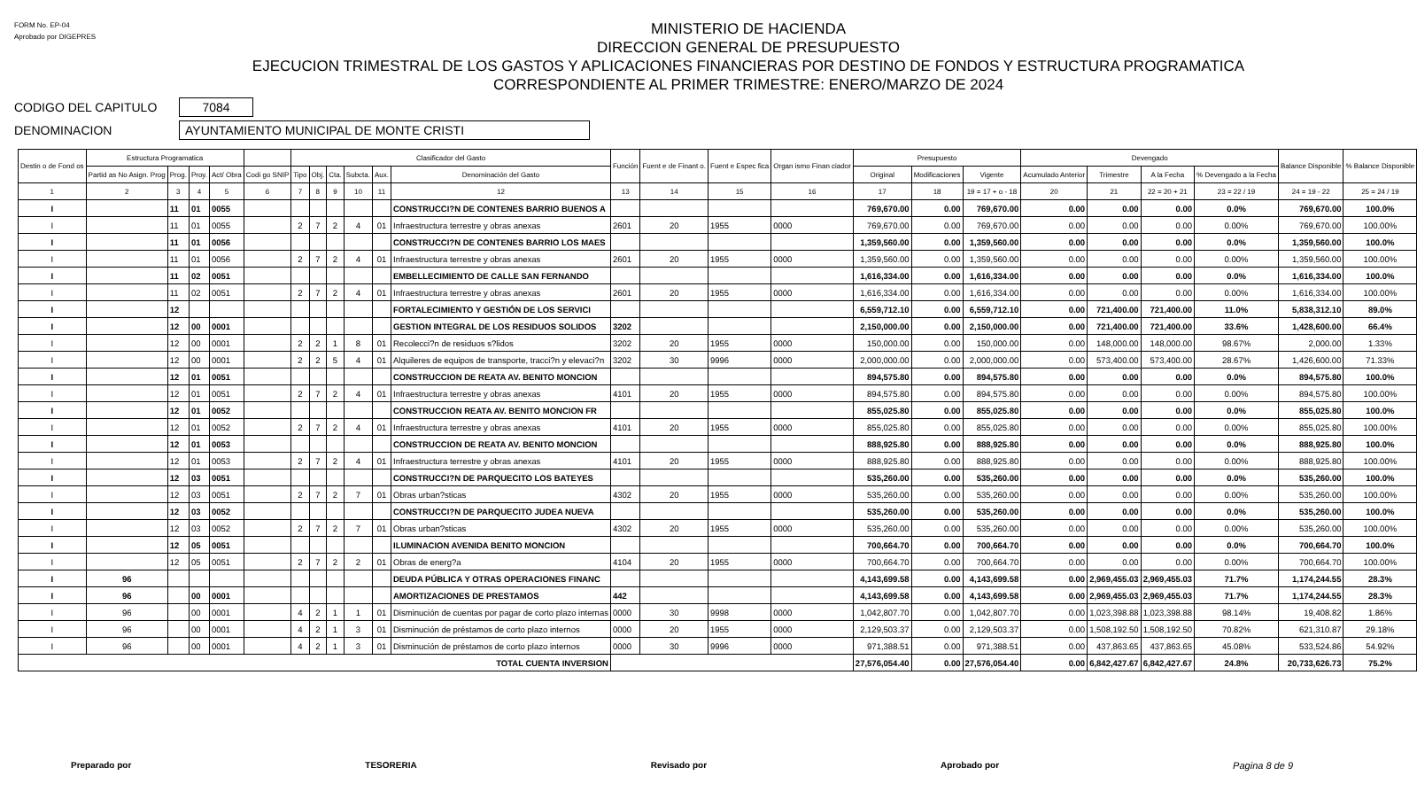FORM No. EP-04
Aprobado por DIGEPRES
MINISTERIO DE HACIENDA
DIRECCION GENERAL DE PRESUPUESTO
EJECUCION TRIMESTRAL DE LOS GASTOS Y APLICACIONES FINANCIERAS POR DESTINO DE FONDOS Y ESTRUCTURA PROGRAMATICA
CORRESPONDIENTE AL PRIMER TRIMESTRE: ENERO/MARZO DE 2024
CODIGO DEL CAPITULO 7084
DENOMINACION AYUNTAMIENTO MUNICIPAL DE MONTE CRISTI
| Destin o de Fond os | Estructura Programatica | | | | | Clasificador del Gasto | | | | | | Función | Fuent e de Finant o. | Fuent e Espec fica | Organ ismo Finan ciador | Presupuesto | | | Devengado | | | | Balance Disponible | % Balance Disponible |
| --- | --- | --- | --- | --- | --- | --- | --- | --- | --- | --- | --- | --- | --- | --- | --- | --- | --- | --- | --- | --- | --- | --- | --- | --- |
| | Partid as No Asign. Prog | Prog. | Proy. | Act/ Obra | Codi go SNIP | Tipo | Obj. | Cta. | Subcta. | Aux. | Denominación del Gasto | | | | | Original | Modificaciones | Vigente | Acumulado Anterior | Trimestre | A la Fecha | % Devengado a la Fecha | | |
| 1 | 2 | 3 | 4 | 5 | 6 | 7 | 8 | 9 | 10 | 11 | 12 | 13 | 14 | 15 | 16 | 17 | 18 | 19 = 17 + o - 18 | 20 | 21 | 22 = 20 + 21 | 23 = 22 / 19 | 24 = 19 - 22 | 25 = 24 / 19 |
| I | | 11 | 01 | 0055 | | | | | | | CONSTRUCCI?N DE CONTENES BARRIO BUENOS A | | | | | 769,670.00 | 0.00 | 769,670.00 | 0.00 | 0.00 | 0.00 | 0.0% | 769,670.00 | 100.0% |
| I | | 11 | 01 | 0055 | | 2 | 7 | 2 | 4 | 01 | Infraestructura terrestre y obras anexas | 2601 | 20 | 1955 | 0000 | 769,670.00 | 0.00 | 769,670.00 | 0.00 | 0.00 | 0.00 | 0.00% | 769,670.00 | 100.00% |
| I | | 11 | 01 | 0056 | | | | | | | CONSTRUCCI?N DE CONTENES BARRIO LOS MAES | | | | | 1,359,560.00 | 0.00 | 1,359,560.00 | 0.00 | 0.00 | 0.00 | 0.0% | 1,359,560.00 | 100.0% |
| I | | 11 | 01 | 0056 | | 2 | 7 | 2 | 4 | 01 | Infraestructura terrestre y obras anexas | 2601 | 20 | 1955 | 0000 | 1,359,560.00 | 0.00 | 1,359,560.00 | 0.00 | 0.00 | 0.00 | 0.00% | 1,359,560.00 | 100.00% |
| I | | 11 | 02 | 0051 | | | | | | | EMBELLECIMIENTO DE CALLE SAN FERNANDO | | | | | 1,616,334.00 | 0.00 | 1,616,334.00 | 0.00 | 0.00 | 0.00 | 0.0% | 1,616,334.00 | 100.0% |
| I | | 11 | 02 | 0051 | | 2 | 7 | 2 | 4 | 01 | Infraestructura terrestre y obras anexas | 2601 | 20 | 1955 | 0000 | 1,616,334.00 | 0.00 | 1,616,334.00 | 0.00 | 0.00 | 0.00 | 0.00% | 1,616,334.00 | 100.00% |
| I | | 12 | | | | | | | | | FORTALECIMIENTO Y GESTIÓN DE LOS SERVICI | | | | | 6,559,712.10 | 0.00 | 6,559,712.10 | 0.00 | 721,400.00 | 721,400.00 | 11.0% | 5,838,312.10 | 89.0% |
| I | | 12 | 00 | 0001 | | | | | | | GESTION INTEGRAL DE LOS RESIDUOS SOLIDOS | 3202 | | | | 2,150,000.00 | 0.00 | 2,150,000.00 | 0.00 | 721,400.00 | 721,400.00 | 33.6% | 1,428,600.00 | 66.4% |
| I | | 12 | 00 | 0001 | | 2 | 2 | 1 | 8 | 01 | Recolecci?n de residuos s?lidos | 3202 | 20 | 1955 | 0000 | 150,000.00 | 0.00 | 150,000.00 | 0.00 | 148,000.00 | 148,000.00 | 98.67% | 2,000.00 | 1.33% |
| I | | 12 | 00 | 0001 | | 2 | 2 | 5 | 4 | 01 | Alquileres de equipos de transporte, tracci?n y elevaci?n | 3202 | 30 | 9996 | 0000 | 2,000,000.00 | 0.00 | 2,000,000.00 | 0.00 | 573,400.00 | 573,400.00 | 28.67% | 1,426,600.00 | 71.33% |
| I | | 12 | 01 | 0051 | | | | | | | CONSTRUCCION DE REATA AV. BENITO MONCION | | | | | 894,575.80 | 0.00 | 894,575.80 | 0.00 | 0.00 | 0.00 | 0.0% | 894,575.80 | 100.0% |
| I | | 12 | 01 | 0051 | | 2 | 7 | 2 | 4 | 01 | Infraestructura terrestre y obras anexas | 4101 | 20 | 1955 | 0000 | 894,575.80 | 0.00 | 894,575.80 | 0.00 | 0.00 | 0.00 | 0.00% | 894,575.80 | 100.00% |
| I | | 12 | 01 | 0052 | | | | | | | CONSTRUCCION REATA AV. BENITO MONCION FR | | | | | 855,025.80 | 0.00 | 855,025.80 | 0.00 | 0.00 | 0.00 | 0.0% | 855,025.80 | 100.0% |
| I | | 12 | 01 | 0052 | | 2 | 7 | 2 | 4 | 01 | Infraestructura terrestre y obras anexas | 4101 | 20 | 1955 | 0000 | 855,025.80 | 0.00 | 855,025.80 | 0.00 | 0.00 | 0.00 | 0.00% | 855,025.80 | 100.00% |
| I | | 12 | 01 | 0053 | | | | | | | CONSTRUCCION DE REATA AV. BENITO MONCION | | | | | 888,925.80 | 0.00 | 888,925.80 | 0.00 | 0.00 | 0.00 | 0.0% | 888,925.80 | 100.0% |
| I | | 12 | 01 | 0053 | | 2 | 7 | 2 | 4 | 01 | Infraestructura terrestre y obras anexas | 4101 | 20 | 1955 | 0000 | 888,925.80 | 0.00 | 888,925.80 | 0.00 | 0.00 | 0.00 | 0.00% | 888,925.80 | 100.00% |
| I | | 12 | 03 | 0051 | | | | | | | CONSTRUCCI?N DE PARQUECITO LOS BATEYES | | | | | 535,260.00 | 0.00 | 535,260.00 | 0.00 | 0.00 | 0.00 | 0.0% | 535,260.00 | 100.0% |
| I | | 12 | 03 | 0051 | | 2 | 7 | 2 | 7 | 01 | Obras urban?sticas | 4302 | 20 | 1955 | 0000 | 535,260.00 | 0.00 | 535,260.00 | 0.00 | 0.00 | 0.00 | 0.00% | 535,260.00 | 100.00% |
| I | | 12 | 03 | 0052 | | | | | | | CONSTRUCCI?N DE PARQUECITO JUDEA NUEVA | | | | | 535,260.00 | 0.00 | 535,260.00 | 0.00 | 0.00 | 0.00 | 0.0% | 535,260.00 | 100.0% |
| I | | 12 | 03 | 0052 | | 2 | 7 | 2 | 7 | 01 | Obras urban?sticas | 4302 | 20 | 1955 | 0000 | 535,260.00 | 0.00 | 535,260.00 | 0.00 | 0.00 | 0.00 | 0.00% | 535,260.00 | 100.00% |
| I | | 12 | 05 | 0051 | | | | | | | ILUMINACION AVENIDA BENITO MONCION | | | | | 700,664.70 | 0.00 | 700,664.70 | 0.00 | 0.00 | 0.00 | 0.0% | 700,664.70 | 100.0% |
| I | | 12 | 05 | 0051 | | 2 | 7 | 2 | 2 | 01 | Obras de energ?a | 4104 | 20 | 1955 | 0000 | 700,664.70 | 0.00 | 700,664.70 | 0.00 | 0.00 | 0.00 | 0.00% | 700,664.70 | 100.00% |
| I | 96 | | | | | | | | | | DEUDA PÚBLICA Y OTRAS OPERACIONES FINANC | | | | | 4,143,699.58 | 0.00 | 4,143,699.58 | 0.00 | 2,969,455.03 | 2,969,455.03 | 71.7% | 1,174,244.55 | 28.3% |
| I | 96 | | 00 | 0001 | | | | | | | AMORTIZACIONES DE PRESTAMOS | 442 | | | | 4,143,699.58 | 0.00 | 4,143,699.58 | 0.00 | 2,969,455.03 | 2,969,455.03 | 71.7% | 1,174,244.55 | 28.3% |
| I | 96 | | 00 | 0001 | | 4 | 2 | 1 | 1 | 01 | Disminución de cuentas por pagar de corto plazo internas | 0000 | 30 | 9998 | 0000 | 1,042,807.70 | 0.00 | 1,042,807.70 | 0.00 | 1,023,398.88 | 1,023,398.88 | 98.14% | 19,408.82 | 1.86% |
| I | 96 | | 00 | 0001 | | 4 | 2 | 1 | 3 | 01 | Disminución de préstamos de corto plazo internos | 0000 | 20 | 1955 | 0000 | 2,129,503.37 | 0.00 | 2,129,503.37 | 0.00 | 1,508,192.50 | 1,508,192.50 | 70.82% | 621,310.87 | 29.18% |
| I | 96 | | 00 | 0001 | | 4 | 2 | 1 | 3 | 01 | Disminución de préstamos de corto plazo internos | 0000 | 30 | 9996 | 0000 | 971,388.51 | 0.00 | 971,388.51 | 0.00 | 437,863.65 | 437,863.65 | 45.08% | 533,524.86 | 54.92% |
| TOTAL CUENTA INVERSION | | | | | | | | | | | | | | | | 27,576,054.40 | 0.00 | 27,576,054.40 | 0.00 | 6,842,427.67 | 6,842,427.67 | 24.8% | 20,733,626.73 | 75.2% |
Preparado por TESORERIA Revisado por Aprobado por Pagina 8 de 9